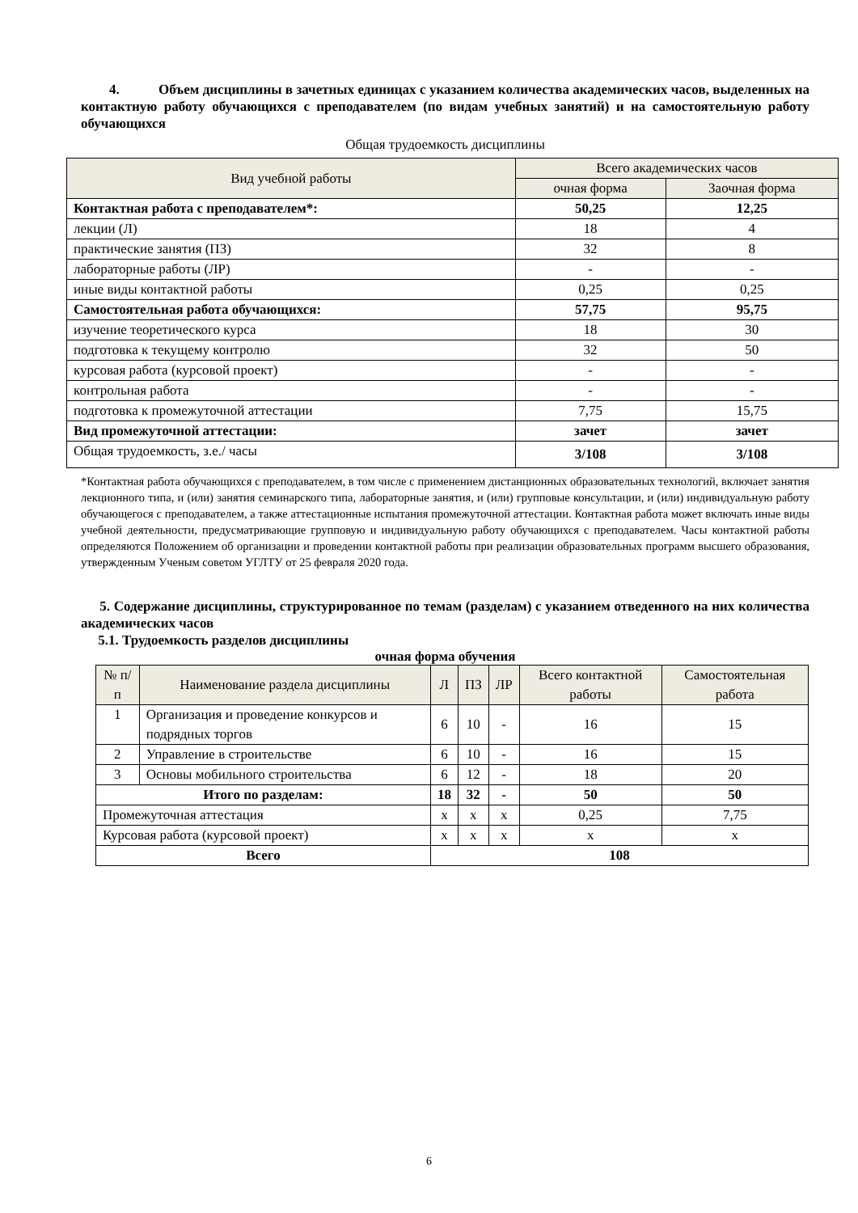4. Объем дисциплины в зачетных единицах с указанием количества академических часов, выделенных на контактную работу обучающихся с преподавателем (по видам учебных занятий) и на самостоятельную работу обучающихся
Общая трудоемкость дисциплины
| Вид учебной работы | Всего академических часов | |
| --- | --- | --- |
| | очная форма | Заочная форма |
| Контактная работа с преподавателем*: | 50,25 | 12,25 |
| лекции (Л) | 18 | 4 |
| практические занятия (ПЗ) | 32 | 8 |
| лабораторные работы (ЛР) | - | - |
| иные виды контактной работы | 0,25 | 0,25 |
| Самостоятельная работа обучающихся: | 57,75 | 95,75 |
| изучение теоретического курса | 18 | 30 |
| подготовка к текущему контролю | 32 | 50 |
| курсовая работа (курсовой проект) | - | - |
| контрольная работа | - | - |
| подготовка к промежуточной аттестации | 7,75 | 15,75 |
| Вид промежуточной аттестации: | зачет | зачет |
| Общая трудоемкость, з.е./ часы | 3/108 | 3/108 |
*Контактная работа обучающихся с преподавателем, в том числе с применением дистанционных образовательных технологий, включает занятия лекционного типа, и (или) занятия семинарского типа, лабораторные занятия, и (или) групповые консультации, и (или) индивидуальную работу обучающегося с преподавателем, а также аттестационные испытания промежуточной аттестации. Контактная работа может включать иные виды учебной деятельности, предусматривающие групповую и индивидуальную работу обучающихся с преподавателем. Часы контактной работы определяются Положением об организации и проведении контактной работы при реализации образовательных программ высшего образования, утвержденным Ученым советом УГЛТУ от 25 февраля 2020 года.
5. Содержание дисциплины, структурированное по темам (разделам) с указанием отведенного на них количества академических часов
5.1. Трудоемкость разделов дисциплины
очная форма обучения
| № п/п | Наименование раздела дисциплины | Л | ПЗ | ЛР | Всего контактной работы | Самостоятельная работа |
| --- | --- | --- | --- | --- | --- | --- |
| 1 | Организация и проведение конкурсов и подрядных торгов | 6 | 10 | - | 16 | 15 |
| 2 | Управление в строительстве | 6 | 10 | - | 16 | 15 |
| 3 | Основы мобильного строительства | 6 | 12 | - | 18 | 20 |
| Итого по разделам: | | 18 | 32 | - | 50 | 50 |
| Промежуточная аттестация | | x | x | x | 0,25 | 7,75 |
| Курсовая работа (курсовой проект) | | x | x | x | x | x |
| Всего | | 108 | | | | |
6